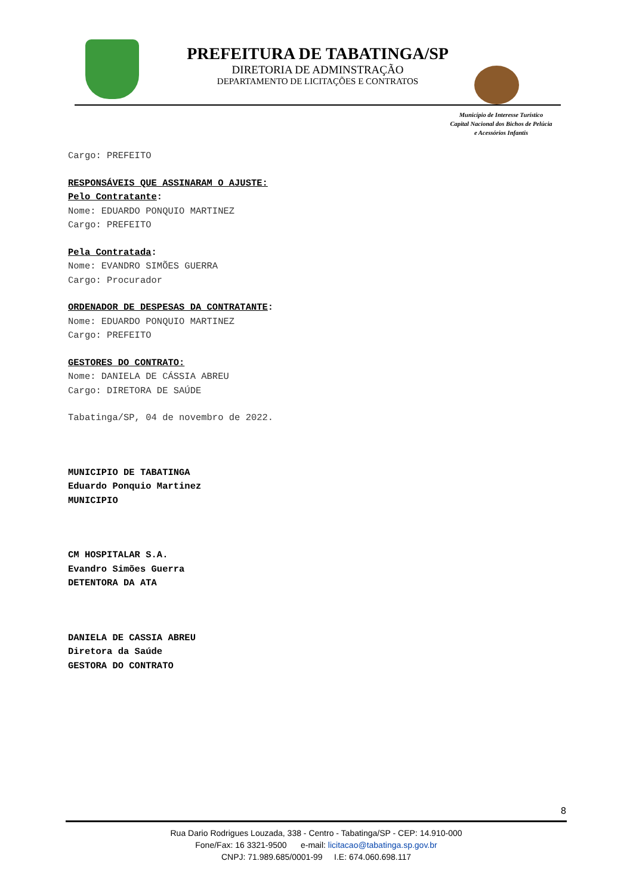PREFEITURA DE TABATINGA/SP
DIRETORIA DE ADMINSTRAÇÃO
DEPARTAMENTO DE LICITAÇÕES E CONTRATOS
Município de Interesse Turístico
Capital Nacional dos Bichos de Pelúcia
e Acessórios Infantis
Cargo: PREFEITO
RESPONSÁVEIS QUE ASSINARAM O AJUSTE:
Pelo Contratante:
Nome: EDUARDO PONQUIO MARTINEZ
Cargo: PREFEITO
Pela Contratada:
Nome: EVANDRO SIMÕES GUERRA
Cargo: Procurador
ORDENADOR DE DESPESAS DA CONTRATANTE:
Nome: EDUARDO PONQUIO MARTINEZ
Cargo: PREFEITO
GESTORES DO CONTRATO:
Nome: DANIELA DE CÁSSIA ABREU
Cargo: DIRETORA DE SAÚDE
Tabatinga/SP, 04 de novembro de 2022.
MUNICIPIO DE TABATINGA
Eduardo Ponquio Martinez
MUNICIPIO
CM HOSPITALAR S.A.
Evandro Simões Guerra
DETENTORA DA ATA
DANIELA DE CASSIA ABREU
Diretora da Saúde
GESTORA DO CONTRATO
8
Rua Dario Rodrigues Louzada, 338 - Centro - Tabatinga/SP - CEP: 14.910-000
Fone/Fax: 16 3321-9500 e-mail: licitacao@tabatinga.sp.gov.br
CNPJ: 71.989.685/0001-99 I.E: 674.060.698.117